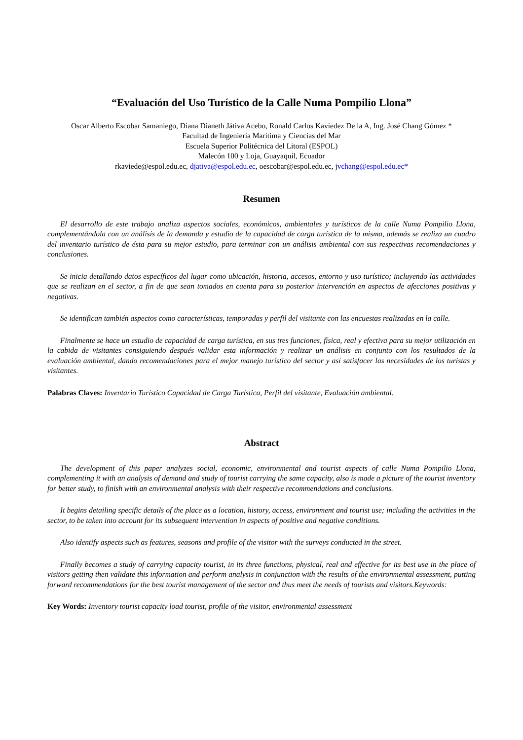“Evaluación del Uso Turístico de la Calle Numa Pompilio Llona”
Oscar Alberto Escobar Samaniego, Diana Dianeth Játiva Acebo, Ronald Carlos Kaviedez De la A, Ing. José Chang Gómez *
Facultad de Ingeniería Marítima y Ciencias del Mar
Escuela Superior Politécnica del Litoral (ESPOL)
Malecón 100 y Loja, Guayaquil, Ecuador
rkaviede@espol.edu.ec, djativa@espol.edu.ec, oescobar@espol.edu.ec, jvchang@espol.edu.ec*
Resumen
El desarrollo de este trabajo analiza aspectos sociales, económicos, ambientales y turísticos de la calle Numa Pompilio Llona, complementándola con un análisis de la demanda y estudio de la capacidad de carga turística de la misma, además se realiza un cuadro del inventario turístico de ésta para su mejor estudio, para terminar con un análisis ambiental con sus respectivas recomendaciones y conclusiones.
Se inicia detallando datos específicos del lugar como ubicación, historia, accesos, entorno y uso turístico; incluyendo las actividades que se realizan en el sector, a fin de que sean tomados en cuenta para su posterior intervención en aspectos de afecciones positivas y negativas.
Se identifican también aspectos como características, temporadas y perfil del visitante con las encuestas realizadas en la calle.
Finalmente se hace un estudio de capacidad de carga turística, en sus tres funciones, física, real y efectiva para su mejor utilización en la cabida de visitantes consiguiendo después validar esta información y realizar un análisis en conjunto con los resultados de la evaluación ambiental, dando recomendaciones para el mejor manejo turístico del sector y así satisfacer las necesidades de los turistas y visitantes.
Palabras Claves: Inventario Turístico Capacidad de Carga Turística, Perfil del visitante, Evaluación ambiental.
Abstract
The development of this paper analyzes social, economic, environmental and tourist aspects of calle Numa Pompilio Llona, complementing it with an analysis of demand and study of tourist carrying the same capacity, also is made a picture of the tourist inventory for better study, to finish with an environmental analysis with their respective recommendations and conclusions.
It begins detailing specific details of the place as a location, history, access, environment and tourist use; including the activities in the sector, to be taken into account for its subsequent intervention in aspects of positive and negative conditions.
Also identify aspects such as features, seasons and profile of the visitor with the surveys conducted in the street.
Finally becomes a study of carrying capacity tourist, in its three functions, physical, real and effective for its best use in the place of visitors getting then validate this information and perform analysis in conjunction with the results of the environmental assessment, putting forward recommendations for the best tourist management of the sector and thus meet the needs of tourists and visitors.Keywords:
Key Words: Inventory tourist capacity load tourist, profile of the visitor, environmental assessment